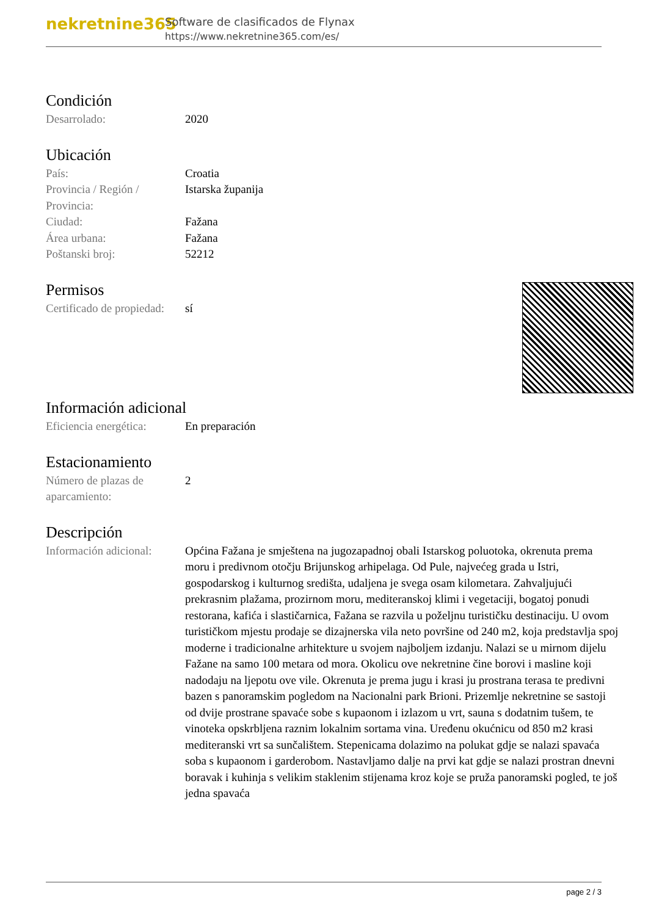nekretnine365
Software de clasificados de Flynax
https://www.nekretnine365.com/es/
Condición
| Desarrolado: | 2020 |
Ubicación
| País: | Croatia |
| Provincia / Región / Provincia: | Istarska županija |
| Ciudad: | Fažana |
| Área urbana: | Fažana |
| Poštanski broj: | 52212 |
Permisos
| Certificado de propiedad: | sí |
Información adicional
| Eficiencia energética: | En preparación |
Estacionamiento
| Número de plazas de aparcamiento: | 2 |
Descripción
| Información adicional: | Općina Fažana je smještena na jugozapadnoj obali Istarskog poluotoka, okrenuta prema moru i predivnom otočju Brijunskog arhipelaga. Od Pule, najvećeg grada u Istri, gospodarskog i kulturnog središta, udaljena je svega osam kilometara. Zahvaljujući prekrasnim plažama, prozirnom moru, mediteranskoj klimi i vegetaciji, bogatoj ponudi restorana, kafića i slastičarnica, Fažana se razvila u poželjnu turističku destinaciju. U ovom turističkom mjestu prodaje se dizajnerska vila neto površine od 240 m2, koja predstavlja spoj moderne i tradicionalne arhitekture u svojem najboljem izdanju. Nalazi se u mirnom dijelu Fažane na samo 100 metara od mora. Okolicu ove nekretnine čine borovi i masline koji nadodaju na ljepotu ove vile. Okrenuta je prema jugu i krasi ju prostrana terasa te predivni bazen s panoramskim pogledom na Nacionalni park Brioni. Prizemlje nekretnine se sastoji od dvije prostrane spavaće sobe s kupaonom i izlazom u vrt, sauna s dodatnim tušem, te vinoteka opskrbljena raznim lokalnim sortama vina. Uređenu okućnicu od 850 m2 krasi mediteranski vrt sa sunčalištem. Stepenicama dolazimo na polukat gdje se nalazi spavaća soba s kupaonom i garderobom. Nastavljamo dalje na prvi kat gdje se nalazi prostran dnevni boravak i kuhinja s velikim staklenim stijenama kroz koje se pruža panoramski pogled, te još jedna spavaća |
page 2 / 3